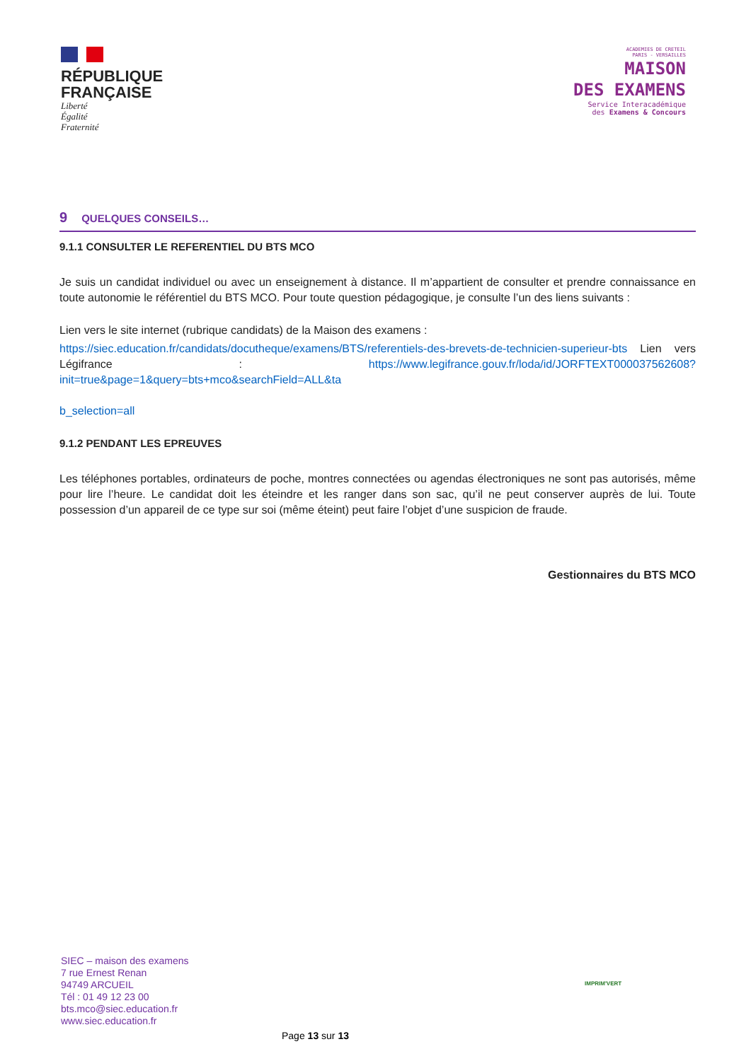RÉPUBLIQUE
FRANÇAISE
Liberté
Égalité
Fraternité
ACADEMIES DE CRETEIL
PARIS - VERSAILLES
MAISON
DES EXAMENS
Service Interacadémique
des Examens & Concours
9 QUELQUES CONSEILS…
9.1.1 CONSULTER LE REFERENTIEL DU BTS MCO
Je suis un candidat individuel ou avec un enseignement à distance. Il m’appartient de consulter et prendre connaissance en toute autonomie le référentiel du BTS MCO. Pour toute question pédagogique, je consulte l’un des liens suivants :
Lien vers le site internet (rubrique candidats) de la Maison des examens :
https://siec.education.fr/candidats/docutheque/examens/BTS/referentiels-des-brevets-de-technicien-superieur-bts Lien vers Légifrance : https://www.legifrance.gouv.fr/loda/id/JORFTEXT000037562608?init=true&page=1&query=bts+mco&searchField=ALL&ta
b_selection=all
9.1.2 PENDANT LES EPREUVES
Les téléphones portables, ordinateurs de poche, montres connectées ou agendas électroniques ne sont pas autorisés, même pour lire l’heure. Le candidat doit les éteindre et les ranger dans son sac, qu’il ne peut conserver auprès de lui. Toute possession d’un appareil de ce type sur soi (même éteint) peut faire l’objet d’une suspicion de fraude.
Gestionnaires du BTS MCO
SIEC – maison des examens
7 rue Ernest Renan
94749 ARCUEIL
Tél : 01 49 12 23 00
bts.mco@siec.education.fr
www.siec.education.fr
IMPRIM'VERT
Page 13 sur 13